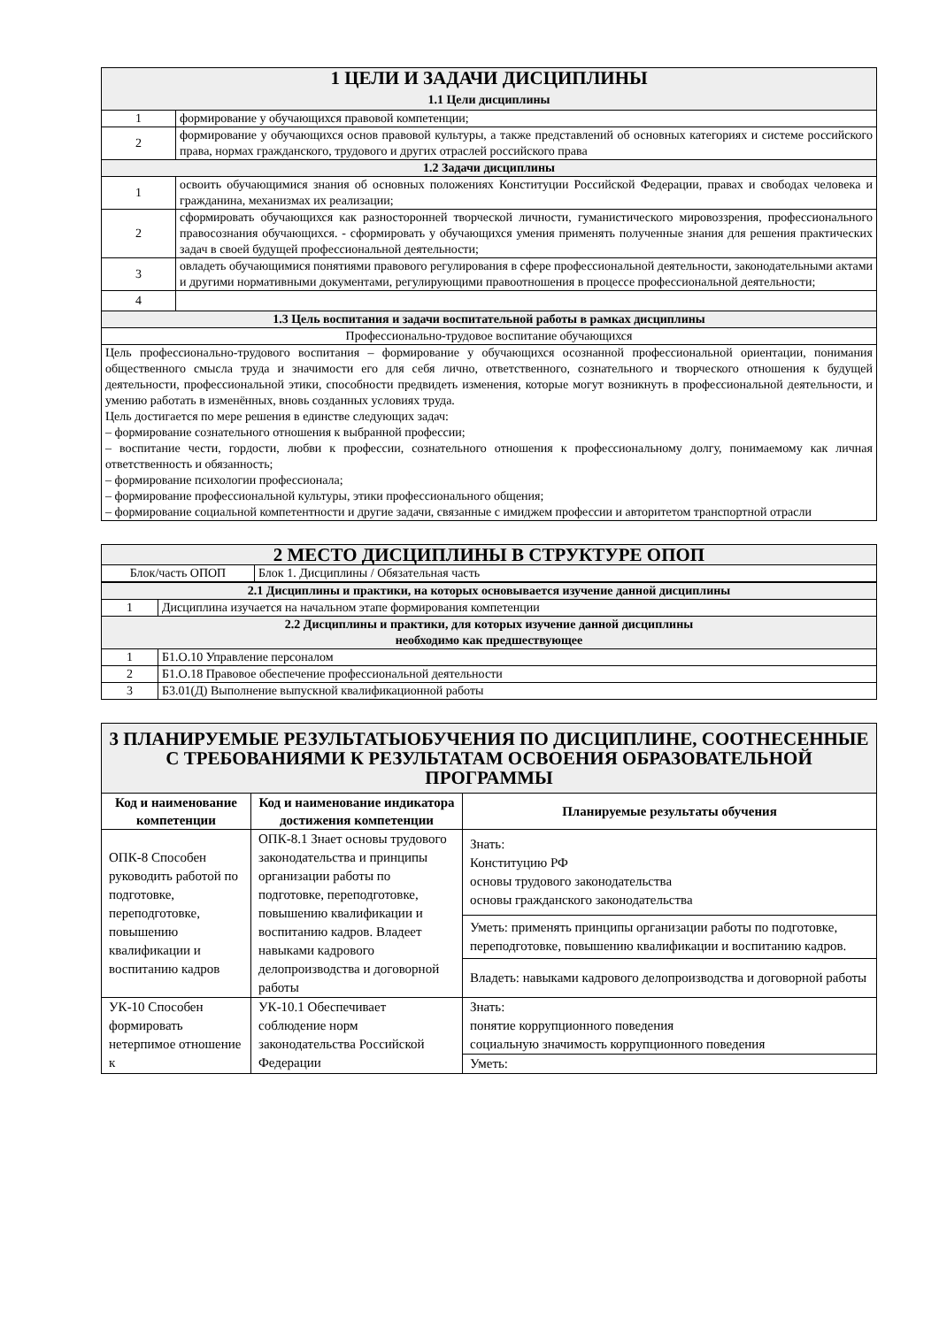| 1 ЦЕЛИ И ЗАДАЧИ ДИСЦИПЛИНЫ 1.1 Цели дисциплины | |
| 1 | формирование у обучающихся правовой компетенции; |
| 2 | формирование у обучающихся основ правовой культуры, а также представлений об основных категориях и системе российского права, нормах гражданского, трудового и других отраслей российского права |
| 1.2 Задачи дисциплины | |
| 1 | освоить обучающимися знания об основных положениях Конституции Российской Федерации, правах и свободах человека и гражданина, механизмах их реализации; |
| 2 | сформировать обучающихся как разносторонней творческой личности, гуманистического мировоззрения, профессионального правосознания обучающихся. - сформировать у обучающихся умения применять полученные знания для решения практических задач в своей будущей профессиональной деятельности; |
| 3 | овладеть обучающимися понятиями правового регулирования в сфере профессиональной деятельности, законодательными актами и другими нормативными документами, регулирующими правоотношения в процессе профессиональной деятельности; |
| 4 | |
| 1.3 Цель воспитания и задачи воспитательной работы в рамках дисциплины | |
| Профессионально-трудовое воспитание обучающихся | |
| Цель профессионально-трудового воспитания – формирование у обучающихся осознанной профессиональной ориентации, понимания общественного смысла труда и значимости его для себя лично, ответственного, сознательного и творческого отношения к будущей деятельности, профессиональной этики, способности предвидеть изменения, которые могут возникнуть в профессиональной деятельности, и умению работать в изменённых, вновь созданных условиях труда. Цель достигается по мере решения в единстве следующих задач: – формирование сознательного отношения к выбранной профессии; – воспитание чести, гордости, любви к профессии, сознательного отношения к профессиональному долгу, понимаемому как личная ответственность и обязанность; – формирование психологии профессионала; – формирование профессиональной культуры, этики профессионального общения; – формирование социальной компетентности и другие задачи, связанные с имиджем профессии и авторитетом транспортной отрасли | |
| 2 МЕСТО ДИСЦИПЛИНЫ В СТРУКТУРЕ ОПОП | |
| Блок/часть ОПОП | Блок 1. Дисциплины / Обязательная часть |
| 2.1 Дисциплины и практики, на которых основывается изучение данной дисциплины | |
| 1 | Дисциплина изучается на начальном этапе формирования компетенции |
| 2.2 Дисциплины и практики, для которых изучение данной дисциплины необходимо как предшествующее | |
| 1 | Б1.О.10 Управление персоналом |
| 2 | Б1.О.18 Правовое обеспечение профессиональной деятельности |
| 3 | Б3.01(Д) Выполнение выпускной квалификационной работы |
| 3 ПЛАНИРУЕМЫЕ РЕЗУЛЬТАТЫОБУЧЕНИЯ ПО ДИСЦИПЛИНЕ, СООТНЕСЕННЫЕ С ТРЕБОВАНИЯМИ К РЕЗУЛЬТАТАМ ОСВОЕНИЯ ОБРАЗОВАТЕЛЬНОЙ ПРОГРАММЫ | | |
| Код и наименование компетенции | Код и наименование индикатора достижения компетенции | Планируемые результаты обучения |
| ОПК-8 Способен руководить работой по подготовке, переподготовке, повышению квалификации и воспитанию кадров | ОПК-8.1 Знает основы трудового законодательства и принципы организации работы по подготовке, переподготовке, повышению квалификации и воспитанию кадров. Владеет навыками кадрового делопроизводства и договорной работы | Знать: Конституцию РФ основы трудового законодательства основы гражданского законодательства |
| | | Уметь: применять принципы организации работы по подготовке, переподготовке, повышению квалификации и воспитанию кадров. |
| | | Владеть: навыками кадрового делопроизводства и договорной работы |
| УК-10 Способен формировать нетерпимое отношение к | УК-10.1 Обеспечивает соблюдение норм законодательства Российской Федерации | Знать: понятие коррупционного поведения социальную значимость коррупционного поведения |
| | | Уметь: |